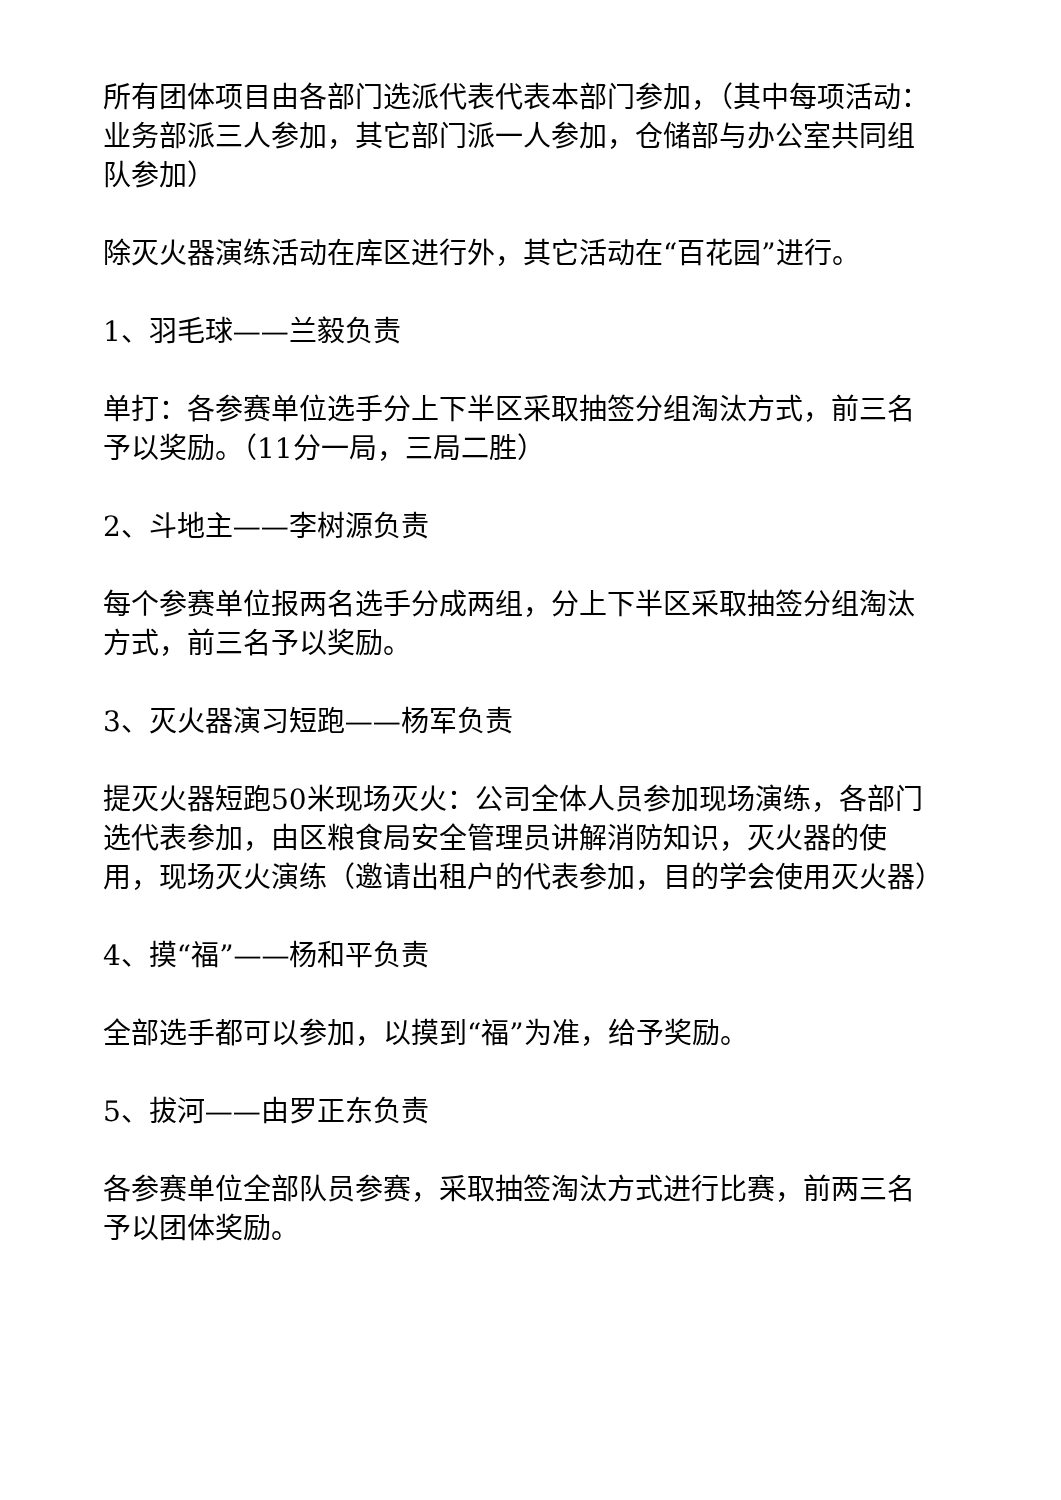所有团体项目由各部门选派代表代表本部门参加，（其中每项活动：业务部派三人参加，其它部门派一人参加，仓储部与办公室共同组队参加）
除灭火器演练活动在库区进行外，其它活动在“百花园”进行。
1、羽毛球——兰毅负责
单打：各参赛单位选手分上下半区采取抽签分组淘汰方式，前三名予以奖励。（11分一局，三局二胜）
2、斗地主——李树源负责
每个参赛单位报两名选手分成两组，分上下半区采取抽签分组淘汰方式，前三名予以奖励。
3、灭火器演习短跑——杨军负责
提灭火器短跑50米现场灭火：公司全体人员参加现场演练，各部门选代表参加，由区粮食局安全管理员讲解消防知识，灭火器的使用，现场灭火演练（邀请出租户的代表参加，目的学会使用灭火器）
4、摸“福”——杨和平负责
全部选手都可以参加，以摸到“福”为准，给予奖励。
5、拔河——由罗正东负责
各参赛单位全部队员参赛，采取抽签淘汰方式进行比赛，前两三名予以团体奖励。